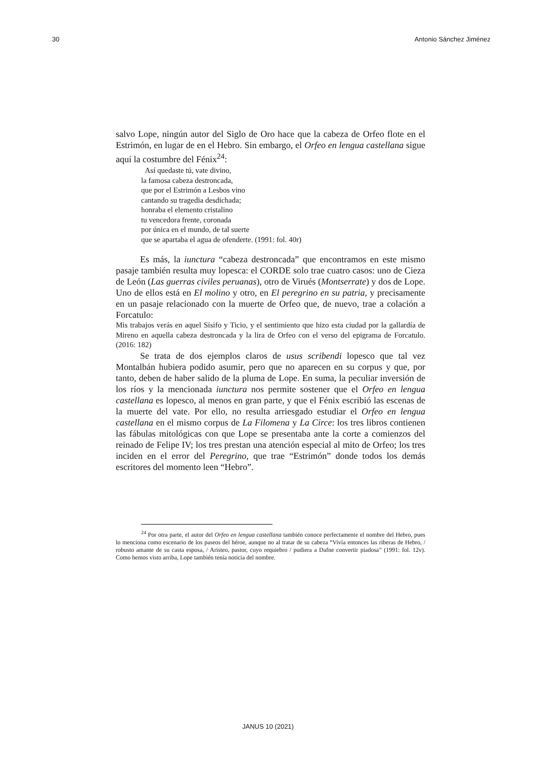30 Antonio Sánchez Jiménez
salvo Lope, ningún autor del Siglo de Oro hace que la cabeza de Orfeo flote en el Estrimón, en lugar de en el Hebro. Sin embargo, el Orfeo en lengua castellana sigue aquí la costumbre del Fénix<sup>24</sup>:
Así quedaste tú, vate divino,
la famosa cabeza destroncada,
que por el Estrimón a Lesbos vino
cantando su tragedia desdichada;
honraba el elemento cristalino
tu vencedora frente, coronada
por única en el mundo, de tal suerte
que se apartaba el agua de ofenderte. (1991: fol. 40r)
Es más, la iunctura “cabeza destroncada” que encontramos en este mismo pasaje también resulta muy lopesca: el CORDE solo trae cuatro casos: uno de Cieza de León (Las guerras civiles peruanas), otro de Virués (Montserrate) y dos de Lope. Uno de ellos está en El molino y otro, en El peregrino en su patria, y precisamente en un pasaje relacionado con la muerte de Orfeo que, de nuevo, trae a colación a Forcatulo:
Mis trabajos verás en aquel Sísifo y Ticio, y el sentimiento que hizo esta ciudad por la gallardía de Mireno en aquella cabeza destroncada y la lira de Orfeo con el verso del epigrama de Forcatulo. (2016: 182)
Se trata de dos ejemplos claros de usus scribendi lopesco que tal vez Montalbán hubiera podido asumir, pero que no aparecen en su corpus y que, por tanto, deben de haber salido de la pluma de Lope. En suma, la peculiar inversión de los ríos y la mencionada iunctura nos permite sostener que el Orfeo en lengua castellana es lopesco, al menos en gran parte, y que el Fénix escribió las escenas de la muerte del vate. Por ello, no resulta arriesgado estudiar el Orfeo en lengua castellana en el mismo corpus de La Filomena y La Circe: los tres libros contienen las fábulas mitológicas con que Lope se presentaba ante la corte a comienzos del reinado de Felipe IV; los tres prestan una atención especial al mito de Orfeo; los tres inciden en el error del Peregrino, que trae “Estrimón” donde todos los demás escritores del momento leen “Hebro”.
<sup>24</sup> Por otra parte, el autor del Orfeo en lengua castellana también conoce perfectamente el nombre del Hebro, pues lo menciona como escenario de los paseos del héroe, aunque no al tratar de su cabeza “Vivía entonces las riberas de Hebro, / robusto amante de su casta esposa, / Aristeo, pastor, cuyo requiebro / pudiera a Dafne convertir piadosa” (1991: fol. 12v). Como hemos visto arriba, Lope también tenía noticia del nombre.
JANUS 10 (2021)